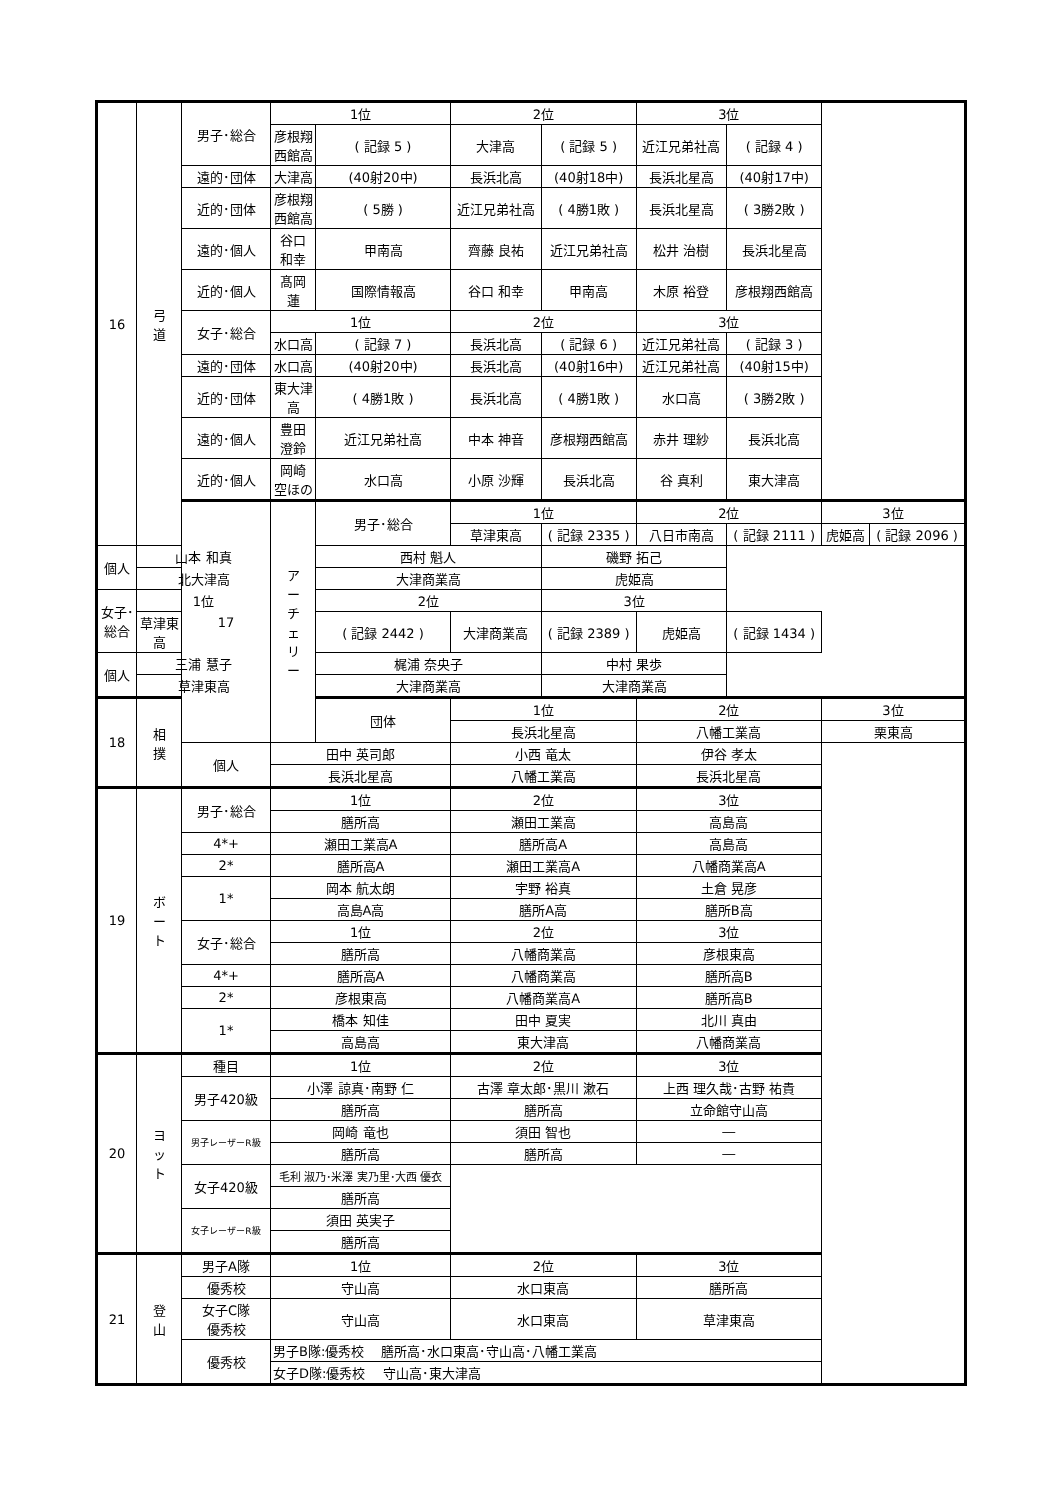| 16 | 弓 道 | 男子･総合 | 1位 | | 2位 | | 3位 | | | |
| | | | 彦根翔西館高 | ( 記録 5 ) | 大津高 | ( 記録 5 ) | 近江兄弟社高 | ( 記録 4 ) | | |
| | | 遠的･団体 | 大津高 | (40射20中) | 長浜北高 | (40射18中) | 長浜北星高 | (40射17中) | | |
| | | 近的･団体 | 彦根翔西館高 | ( 5勝 ) | 近江兄弟社高 | ( 4勝1敗 ) | 長浜北星高 | ( 3勝2敗 ) | | |
| | | 遠的･個人 | 谷口 和幸 | 甲南高 | 齊藤 良祐 | 近江兄弟社高 | 松井 治樹 | 長浜北星高 | | |
| | | 近的･個人 | 髙岡 蓮 | 国際情報高 | 谷口 和幸 | 甲南高 | 木原 裕登 | 彦根翔西館高 | | |
| | | 女子･総合 | 1位 | | 2位 | | 3位 | | | |
| | | | 水口高 | ( 記録 7 ) | 長浜北高 | ( 記録 6 ) | 近江兄弟社高 | ( 記録 3 ) | | |
| | | 遠的･団体 | 水口高 | (40射20中) | 長浜北高 | (40射16中) | 近江兄弟社高 | (40射15中) | | |
| | | 近的･団体 | 東大津高 | ( 4勝1敗 ) | 長浜北高 | ( 4勝1敗 ) | 水口高 | ( 3勝2敗 ) | | |
| | | 遠的･個人 | 豊田 澄鈴 | 近江兄弟社高 | 中本 神音 | 彦根翔西館高 | 赤井 理紗 | 長浜北高 | | |
| | | 近的･個人 | 岡崎 空ほの | 水口高 | 小原 沙輝 | 長浜北高 | 谷 真利 | 東大津高 | | |
| | | 17 | ア ー チ ェ リ ー | 男子･総合 | 1位 | | 2位 | | 3位 | |
| | | | | | 草津東高 | ( 記録 2335 ) | 八日市南高 | ( 記録 2111 ) | 虎姫高 | ( 記録 2096 ) |
| 個人 | 山本 和真 | | | 西村 魁人 | | 磯野 拓己 | | | | |
| | 北大津高 | | | 大津商業高 | | 虎姫高 | | | | |
| 女子･総合 | 1位 | | | 2位 | | 3位 | | | | |
| | 草津東高 | | | ( 記録 2442 ) | 大津商業高 | ( 記録 2389 ) | 虎姫高 | ( 記録 1434 ) | | |
| 個人 | 三浦 慧子 | | | 梶浦 奈央子 | | 中村 果歩 | | | | |
| | 草津東高 | | | 大津商業高 | | 大津商業高 | | | | |
| 18 | 相 撲 | | | 団体 | 1位 | | 2位 | | 3位 | |
| | | | | | 長浜北星高 | | 八幡工業高 | | 栗東高 | |
| | | 個人 | 田中 英司郎 | | 小西 竜太 | | 伊谷 孝太 | | | |
| | | | 長浜北星高 | | 八幡工業高 | | 長浜北星高 | | | |
| 19 | ボ ー ト | 男子･総合 | 1位 | | 2位 | | 3位 | | | |
| | | | 膳所高 | | 瀬田工業高 | | 高島高 | | | |
| | | 4*+ | 瀬田工業高A | | 膳所高A | | 高島高 | | | |
| | | 2* | 膳所高A | | 瀬田工業高A | | 八幡商業高A | | | |
| | | 1* | 岡本 航太朗 | | 宇野 裕真 | | 土倉 晃彦 | | | |
| | | | 高島A高 | | 膳所A高 | | 膳所B高 | | | |
| | | 女子･総合 | 1位 | | 2位 | | 3位 | | | |
| | | | 膳所高 | | 八幡商業高 | | 彦根東高 | | | |
| | | 4*+ | 膳所高A | | 八幡商業高 | | 膳所高B | | | |
| | | 2* | 彦根東高 | | 八幡商業高A | | 膳所高B | | | |
| | | 1* | 橋本 知佳 | | 田中 夏実 | | 北川 真由 | | | |
| | | | 高島高 | | 東大津高 | | 八幡商業高 | | | |
| 20 | ヨ ッ ト | 種目 | 1位 | | 2位 | | 3位 | | | |
| | | 男子420級 | 小澤 諒真･南野 仁 | | 古澤 章太郎･黒川 漱石 | | 上西 理久哉･古野 祐貴 | | | |
| | | | 膳所高 | | 膳所高 | | 立命館守山高 | | | |
| | | 男子レーザーR級 | 岡崎 竜也 | | 須田 智也 | | ― | | | |
| | | | 膳所高 | | 膳所高 | | ― | | | |
| | | 女子420級 | 毛利 淑乃･米澤 実乃里･大西 優衣 | | | | | | | |
| | | | 膳所高 | | | | | | | |
| | | 女子レーザーR級 | 須田 英実子 | | | | | | | |
| | | | 膳所高 | | | | | | | |
| 21 | 登 山 | 男子A隊 | 1位 | | 2位 | | 3位 | | | |
| | | 優秀校 | 守山高 | | 水口東高 | | 膳所高 | | | |
| | | 女子C隊 優秀校 | 守山高 | | 水口東高 | | 草津東高 | | | |
| | | 優秀校 | 男子B隊:優秀校 膳所高･水口東高･守山高･八幡工業高 | | | | | | | |
| | | | 女子D隊:優秀校 守山高･東大津高 | | | | | | | |